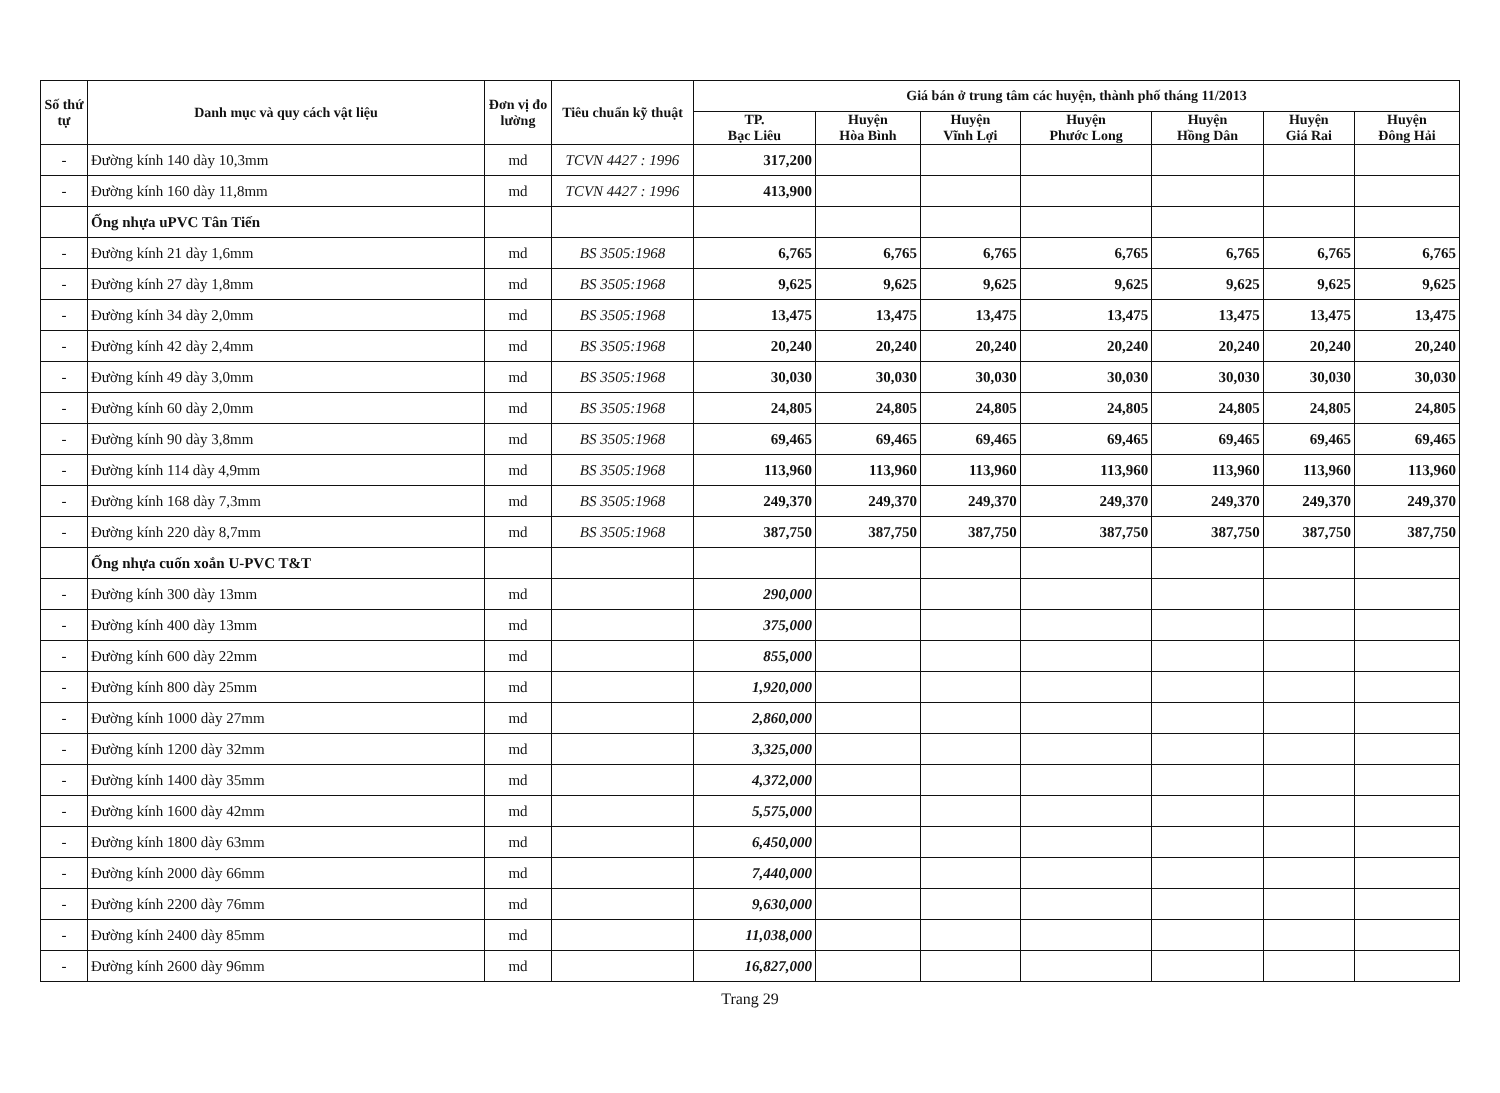| Số thứ tự | Danh mục và quy cách vật liệu | Đơn vị đo lường | Tiêu chuẩn kỹ thuật | Giá bán ở trung tâm các huyện, thành phố tháng 11/2013 | | | | | | |
| --- | --- | --- | --- | --- | --- | --- | --- | --- | --- | --- |
| | | | | TP. Bạc Liêu | Huyện Hòa Bình | Huyện Vĩnh Lợi | Huyện Phước Long | Huyện Hồng Dân | Huyện Giá Rai | Huyện Đông Hải |
| - | Đường kính 140 dày 10,3mm | md | TCVN 4427 : 1996 | 317,200 | | | | | | |
| - | Đường kính 160 dày 11,8mm | md | TCVN 4427 : 1996 | 413,900 | | | | | | |
| | Ống nhựa uPVC Tân Tiến | | | | | | | | | |
| - | Đường kính 21 dày 1,6mm | md | BS 3505:1968 | 6,765 | 6,765 | 6,765 | 6,765 | 6,765 | 6,765 | 6,765 |
| - | Đường kính 27 dày 1,8mm | md | BS 3505:1968 | 9,625 | 9,625 | 9,625 | 9,625 | 9,625 | 9,625 | 9,625 |
| - | Đường kính 34 dày 2,0mm | md | BS 3505:1968 | 13,475 | 13,475 | 13,475 | 13,475 | 13,475 | 13,475 | 13,475 |
| - | Đường kính 42 dày 2,4mm | md | BS 3505:1968 | 20,240 | 20,240 | 20,240 | 20,240 | 20,240 | 20,240 | 20,240 |
| - | Đường kính 49 dày 3,0mm | md | BS 3505:1968 | 30,030 | 30,030 | 30,030 | 30,030 | 30,030 | 30,030 | 30,030 |
| - | Đường kính 60 dày 2,0mm | md | BS 3505:1968 | 24,805 | 24,805 | 24,805 | 24,805 | 24,805 | 24,805 | 24,805 |
| - | Đường kính 90 dày 3,8mm | md | BS 3505:1968 | 69,465 | 69,465 | 69,465 | 69,465 | 69,465 | 69,465 | 69,465 |
| - | Đường kính 114 dày 4,9mm | md | BS 3505:1968 | 113,960 | 113,960 | 113,960 | 113,960 | 113,960 | 113,960 | 113,960 |
| - | Đường kính 168 dày 7,3mm | md | BS 3505:1968 | 249,370 | 249,370 | 249,370 | 249,370 | 249,370 | 249,370 | 249,370 |
| - | Đường kính 220 dày 8,7mm | md | BS 3505:1968 | 387,750 | 387,750 | 387,750 | 387,750 | 387,750 | 387,750 | 387,750 |
| | Ống nhựa cuốn xoắn U-PVC T&T | | | | | | | | | |
| - | Đường kính 300 dày 13mm | md | | 290,000 | | | | | | |
| - | Đường kính 400 dày 13mm | md | | 375,000 | | | | | | |
| - | Đường kính 600 dày 22mm | md | | 855,000 | | | | | | |
| - | Đường kính 800 dày 25mm | md | | 1,920,000 | | | | | | |
| - | Đường kính 1000 dày 27mm | md | | 2,860,000 | | | | | | |
| - | Đường kính 1200 dày 32mm | md | | 3,325,000 | | | | | | |
| - | Đường kính 1400 dày 35mm | md | | 4,372,000 | | | | | | |
| - | Đường kính 1600 dày 42mm | md | | 5,575,000 | | | | | | |
| - | Đường kính 1800 dày 63mm | md | | 6,450,000 | | | | | | |
| - | Đường kính 2000 dày 66mm | md | | 7,440,000 | | | | | | |
| - | Đường kính 2200 dày 76mm | md | | 9,630,000 | | | | | | |
| - | Đường kính 2400 dày 85mm | md | | 11,038,000 | | | | | | |
| - | Đường kính 2600 dày 96mm | md | | 16,827,000 | | | | | | |
Trang 29